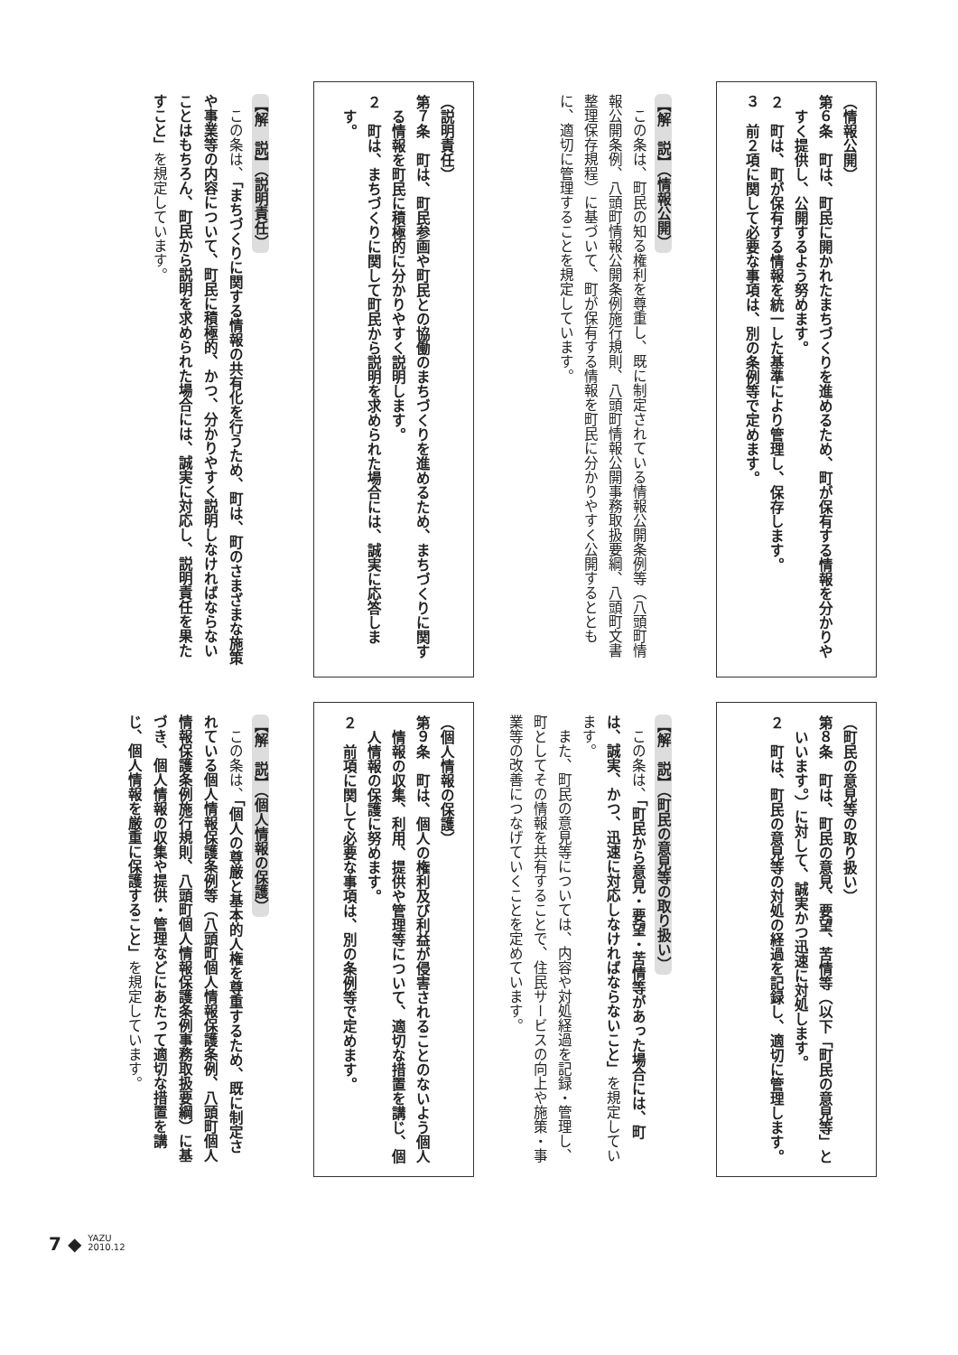（情報公開）
第６条　町は、町民に開かれたまちづくりを進めるため、町が保有する情報を分かりやすく提供し、公開するよう努めます。
２　町は、町が保有する情報を統一した基準により管理し、保存します。
３　前２項に関して必要な事項は、別の条例等で定めます。
【解　説】（情報公開）
この条は、町民の知る権利を尊重し、既に制定されている情報公開条例等（八頭町情報公開条例、八頭町情報公開条例施行規則、八頭町情報公開事務取扱要綱、八頭町文書整理保存規程）に基づいて、町が保有する情報を町民に分かりやすく公開するとともに、適切に管理することを規定しています。
（説明責任）
第７条　町は、町民参画や町民との協働のまちづくりを進めるため、まちづくりに関する情報を町民に積極的に分かりやすく説明します。
２　町は、まちづくりに関して町民から説明を求められた場合には、誠実に応答します。
【解　説】（説明責任）
この条は、「まちづくりに関する情報の共有化を行うため、町は、町のさまざまな施策や事業等の内容について、町民に積極的、かつ、分かりやすく説明しなければならないことはもちろん、町民から説明を求められた場合には、誠実に対応し、説明責任を果たすこと」を規定しています。
（町民の意見等の取り扱い）
第８条　町は、町民の意見、要望、苦情等（以下「町民の意見等」といいます。）に対して、誠実かつ迅速に対処します。
２　町は、町民の意見等の対処の経過を記録し、適切に管理します。
【解　説】（町民の意見等の取り扱い）
この条は、「町民から意見・要望・苦情等があった場合には、町は、誠実、かつ、迅速に対応しなければならないこと」を規定しています。
また、町民の意見等については、内容や対処経過を記録・管理し、町としてその情報を共有することで、住民サービスの向上や施策・事業等の改善につなげていくことを定めています。
（個人情報の保護）
第９条　町は、個人の権利及び利益が侵害されることのないよう個人情報の収集、利用、提供や管理等について、適切な措置を講じ、個人情報の保護に努めます。
２　前項に関して必要な事項は、別の条例等で定めます。
【解　説】（個人情報の保護）
この条は、「個人の尊厳と基本的人権を尊重するため、既に制定されている個人情報保護条例等（八頭町個人情報保護条例、八頭町個人情報保護条例施行規則、八頭町個人情報保護条例事務取扱要綱）に基づき、個人情報の収集や提供・管理などにあたって適切な措置を講じ、個人情報を厳重に保護すること」を規定しています。
7 ◆ YAZU
2010.12